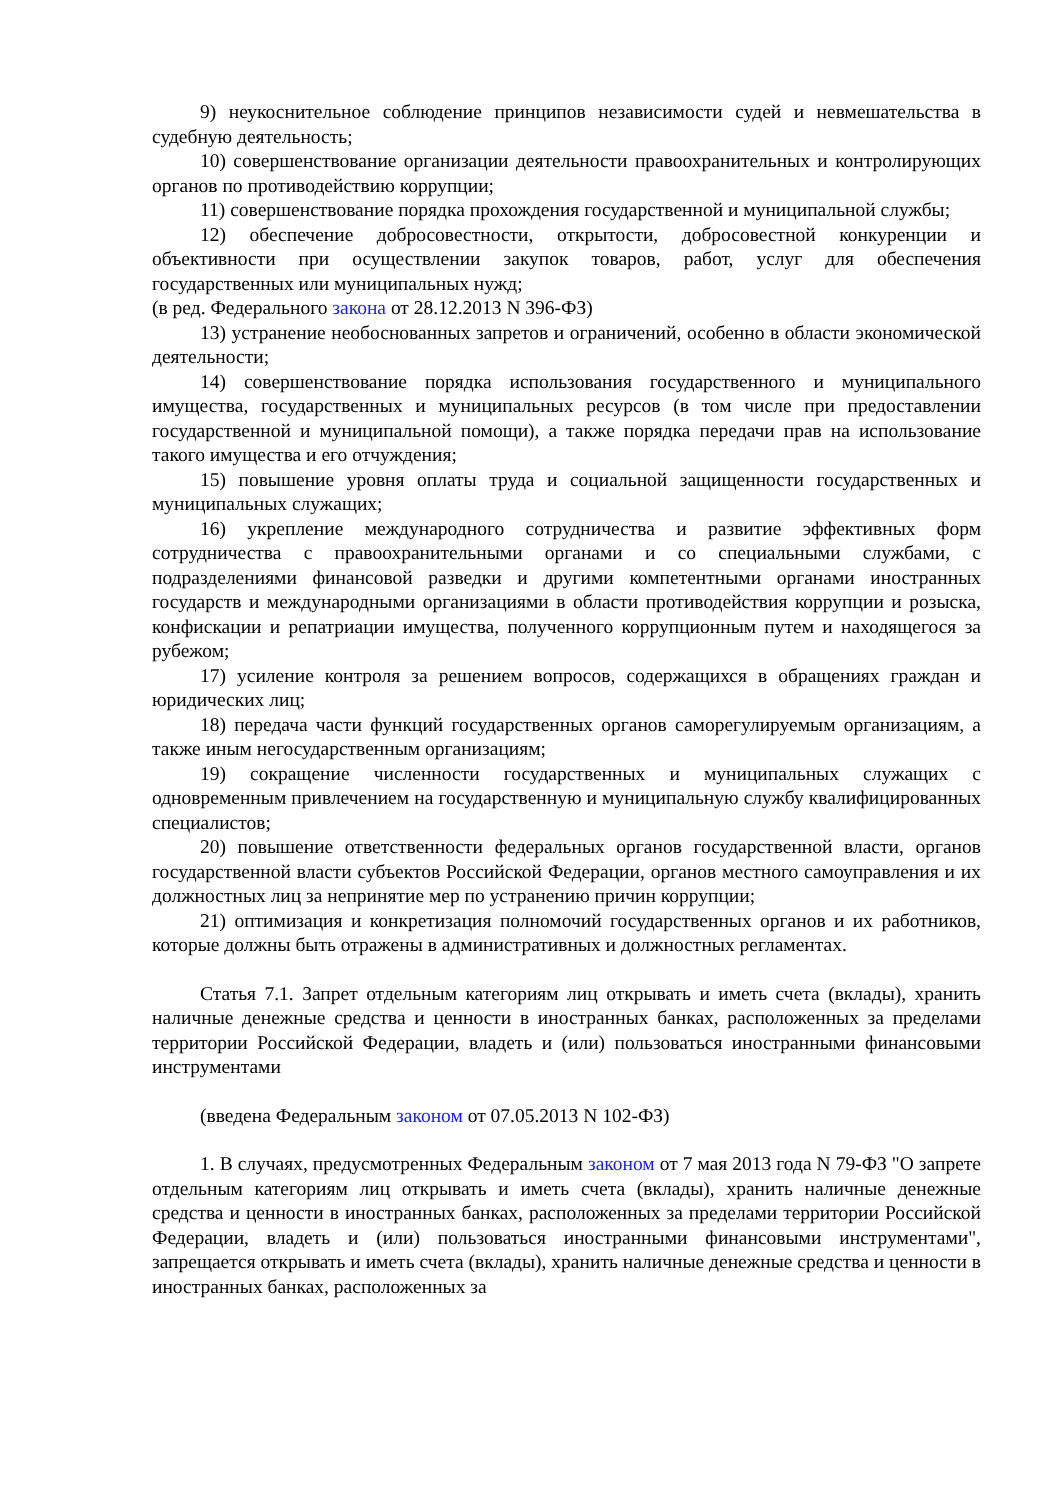9) неукоснительное соблюдение принципов независимости судей и невмешательства в судебную деятельность;
10) совершенствование организации деятельности правоохранительных и контролирующих органов по противодействию коррупции;
11) совершенствование порядка прохождения государственной и муниципальной службы;
12) обеспечение добросовестности, открытости, добросовестной конкуренции и объективности при осуществлении закупок товаров, работ, услуг для обеспечения государственных или муниципальных нужд;
(в ред. Федерального закона от 28.12.2013 N 396-ФЗ)
13) устранение необоснованных запретов и ограничений, особенно в области экономической деятельности;
14) совершенствование порядка использования государственного и муниципального имущества, государственных и муниципальных ресурсов (в том числе при предоставлении государственной и муниципальной помощи), а также порядка передачи прав на использование такого имущества и его отчуждения;
15) повышение уровня оплаты труда и социальной защищенности государственных и муниципальных служащих;
16) укрепление международного сотрудничества и развитие эффективных форм сотрудничества с правоохранительными органами и со специальными службами, с подразделениями финансовой разведки и другими компетентными органами иностранных государств и международными организациями в области противодействия коррупции и розыска, конфискации и репатриации имущества, полученного коррупционным путем и находящегося за рубежом;
17) усиление контроля за решением вопросов, содержащихся в обращениях граждан и юридических лиц;
18) передача части функций государственных органов саморегулируемым организациям, а также иным негосударственным организациям;
19) сокращение численности государственных и муниципальных служащих с одновременным привлечением на государственную и муниципальную службу квалифицированных специалистов;
20) повышение ответственности федеральных органов государственной власти, органов государственной власти субъектов Российской Федерации, органов местного самоуправления и их должностных лиц за непринятие мер по устранению причин коррупции;
21) оптимизация и конкретизация полномочий государственных органов и их работников, которые должны быть отражены в административных и должностных регламентах.
Статья 7.1. Запрет отдельным категориям лиц открывать и иметь счета (вклады), хранить наличные денежные средства и ценности в иностранных банках, расположенных за пределами территории Российской Федерации, владеть и (или) пользоваться иностранными финансовыми инструментами
(введена Федеральным законом от 07.05.2013 N 102-ФЗ)
1. В случаях, предусмотренных Федеральным законом от 7 мая 2013 года N 79-ФЗ "О запрете отдельным категориям лиц открывать и иметь счета (вклады), хранить наличные денежные средства и ценности в иностранных банках, расположенных за пределами территории Российской Федерации, владеть и (или) пользоваться иностранными финансовыми инструментами", запрещается открывать и иметь счета (вклады), хранить наличные денежные средства и ценности в иностранных банках, расположенных за